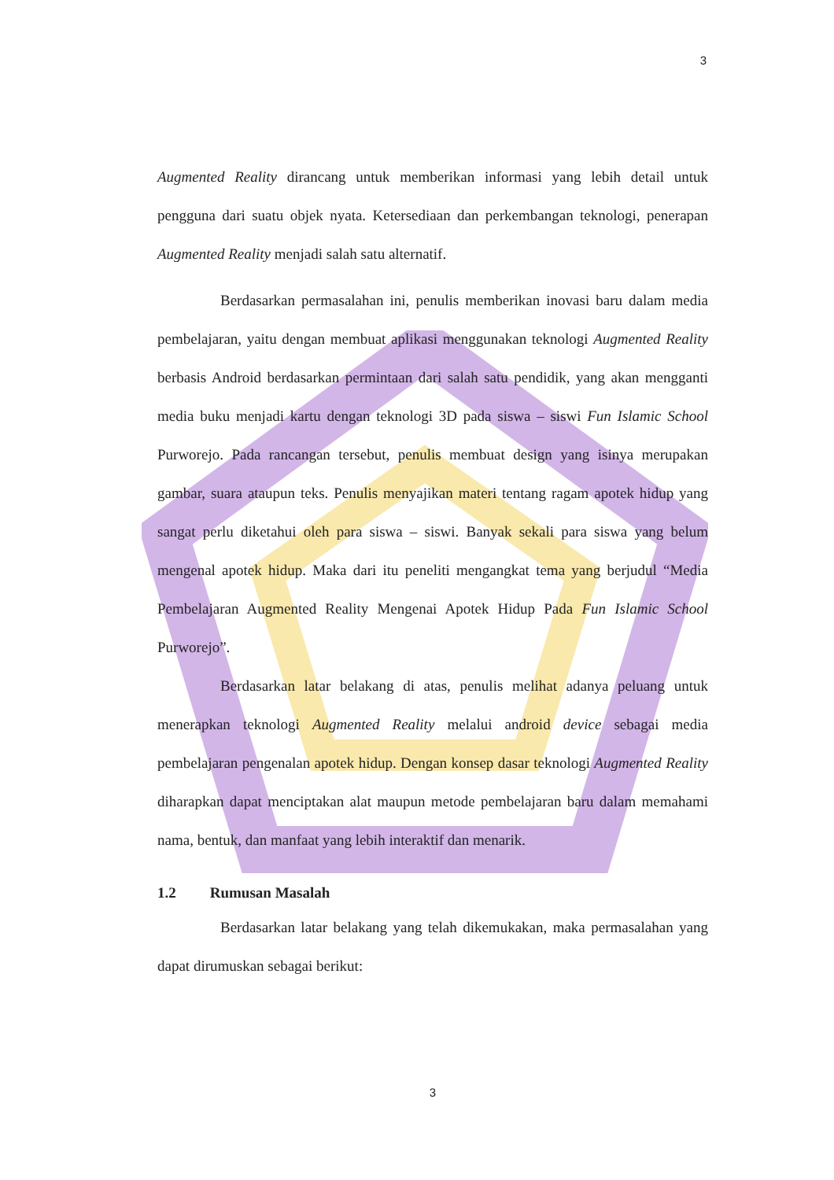3
Augmented Reality dirancang untuk memberikan informasi yang lebih detail untuk pengguna dari suatu objek nyata. Ketersediaan dan perkembangan teknologi, penerapan Augmented Reality menjadi salah satu alternatif.
Berdasarkan permasalahan ini, penulis memberikan inovasi baru dalam media pembelajaran, yaitu dengan membuat aplikasi menggunakan teknologi Augmented Reality berbasis Android berdasarkan permintaan dari salah satu pendidik, yang akan mengganti media buku menjadi kartu dengan teknologi 3D pada siswa – siswi Fun Islamic School Purworejo. Pada rancangan tersebut, penulis membuat design yang isinya merupakan gambar, suara ataupun teks. Penulis menyajikan materi tentang ragam apotek hidup yang sangat perlu diketahui oleh para siswa – siswi. Banyak sekali para siswa yang belum mengenal apotek hidup. Maka dari itu peneliti mengangkat tema yang berjudul “Media Pembelajaran Augmented Reality Mengenai Apotek Hidup Pada Fun Islamic School Purworejo”.
Berdasarkan latar belakang di atas, penulis melihat adanya peluang untuk menerapkan teknologi Augmented Reality melalui android device sebagai media pembelajaran pengenalan apotek hidup. Dengan konsep dasar teknologi Augmented Reality diharapkan dapat menciptakan alat maupun metode pembelajaran baru dalam memahami nama, bentuk, dan manfaat yang lebih interaktif dan menarik.
1.2 Rumusan Masalah
Berdasarkan latar belakang yang telah dikemukakan, maka permasalahan yang dapat dirumuskan sebagai berikut:
3